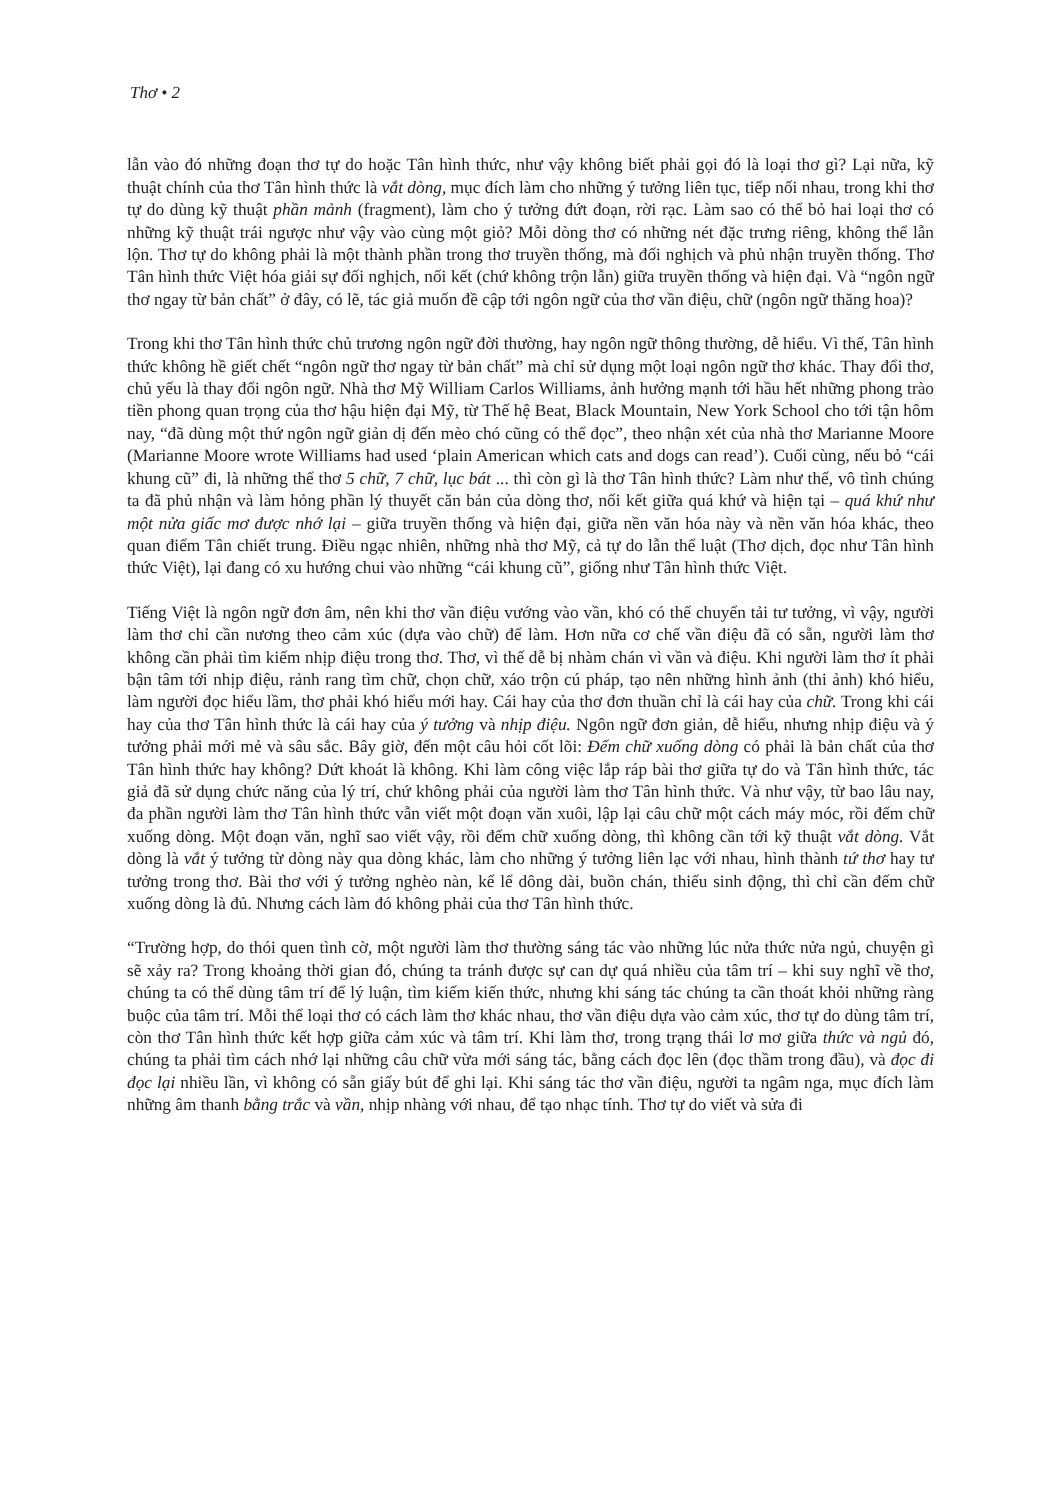Thơ • 2
lẫn vào đó những đoạn thơ tự do hoặc Tân hình thức, như vậy không biết phải gọi đó là loại thơ gì? Lại nữa, kỹ thuật chính của thơ Tân hình thức là vắt dòng, mục đích làm cho những ý tưởng liên tục, tiếp nối nhau, trong khi thơ tự do dùng kỹ thuật phần mảnh (fragment), làm cho ý tưởng đứt đoạn, rời rạc. Làm sao có thể bỏ hai loại thơ có những kỹ thuật trái ngược như vậy vào cùng một giỏ? Mỗi dòng thơ có những nét đặc trưng riêng, không thể lẫn lộn. Thơ tự do không phải là một thành phần trong thơ truyền thống, mà đối nghịch và phủ nhận truyền thống. Thơ Tân hình thức Việt hóa giải sự đối nghịch, nối kết (chứ không trộn lẫn) giữa truyền thống và hiện đại. Và “ngôn ngữ thơ ngay từ bản chất” ở đây, có lẽ, tác giả muốn đề cập tới ngôn ngữ của thơ vần điệu, chữ (ngôn ngữ thăng hoa)?
Trong khi thơ Tân hình thức chủ trương ngôn ngữ đời thường, hay ngôn ngữ thông thường, dễ hiểu. Vì thế, Tân hình thức không hề giết chết “ngôn ngữ thơ ngay từ bản chất” mà chỉ sử dụng một loại ngôn ngữ thơ khác. Thay đổi thơ, chủ yếu là thay đổi ngôn ngữ. Nhà thơ Mỹ William Carlos Williams, ảnh hưởng mạnh tới hầu hết những phong trào tiền phong quan trọng của thơ hậu hiện đại Mỹ, từ Thế hệ Beat, Black Mountain, New York School cho tới tận hôm nay, “đã dùng một thứ ngôn ngữ giản dị đến mèo chó cũng có thể đọc”, theo nhận xét của nhà thơ Marianne Moore (Marianne Moore wrote Williams had used ‘plain American which cats and dogs can read’). Cuối cùng, nếu bỏ “cái khung cũ” đi, là những thể thơ 5 chữ, 7 chữ, lục bát ... thì còn gì là thơ Tân hình thức? Làm như thế, vô tình chúng ta đã phủ nhận và làm hỏng phần lý thuyết căn bản của dòng thơ, nối kết giữa quá khứ và hiện tại – quá khứ như một nửa giấc mơ được nhớ lại – giữa truyền thống và hiện đại, giữa nền văn hóa này và nền văn hóa khác, theo quan điểm Tân chiết trung. Điều ngạc nhiên, những nhà thơ Mỹ, cả tự do lẫn thể luật (Thơ dịch, đọc như Tân hình thức Việt), lại đang có xu hướng chui vào những “cái khung cũ”, giống như Tân hình thức Việt.
Tiếng Việt là ngôn ngữ đơn âm, nên khi thơ vần điệu vướng vào vần, khó có thể chuyển tải tư tưởng, vì vậy, người làm thơ chỉ cần nương theo cảm xúc (dựa vào chữ) để làm. Hơn nữa cơ chế vần điệu đã có sẵn, người làm thơ không cần phải tìm kiếm nhịp điệu trong thơ. Thơ, vì thế dễ bị nhàm chán vì vần và điệu. Khi người làm thơ ít phải bận tâm tới nhịp điệu, rảnh rang tìm chữ, chọn chữ, xáo trộn cú pháp, tạo nên những hình ảnh (thi ảnh) khó hiểu, làm người đọc hiểu lầm, thơ phải khó hiểu mới hay. Cái hay của thơ đơn thuần chỉ là cái hay của chữ. Trong khi cái hay của thơ Tân hình thức là cái hay của ý tưởng và nhịp điệu. Ngôn ngữ đơn giản, dễ hiểu, nhưng nhịp điệu và ý tưởng phải mới mẻ và sâu sắc. Bây giờ, đến một câu hỏi cốt lõi: Đếm chữ xuống dòng có phải là bản chất của thơ Tân hình thức hay không? Dứt khoát là không. Khi làm công việc lắp ráp bài thơ giữa tự do và Tân hình thức, tác giả đã sử dụng chức năng của lý trí, chứ không phải của người làm thơ Tân hình thức. Và như vậy, từ bao lâu nay, đa phần người làm thơ Tân hình thức vẫn viết một đoạn văn xuôi, lập lại câu chữ một cách máy móc, rồi đếm chữ xuống dòng. Một đoạn văn, nghĩ sao viết vậy, rồi đếm chữ xuống dòng, thì không cần tới kỹ thuật vắt dòng. Vắt dòng là vắt ý tưởng từ dòng này qua dòng khác, làm cho những ý tưởng liên lạc với nhau, hình thành tứ thơ hay tư tưởng trong thơ. Bài thơ với ý tưởng nghèo nàn, kể lể dông dài, buồn chán, thiếu sinh động, thì chỉ cần đếm chữ xuống dòng là đủ. Nhưng cách làm đó không phải của thơ Tân hình thức.
“Trường hợp, do thói quen tình cờ, một người làm thơ thường sáng tác vào những lúc nửa thức nửa ngủ, chuyện gì sẽ xảy ra? Trong khoảng thời gian đó, chúng ta tránh được sự can dự quá nhiều của tâm trí – khi suy nghĩ về thơ, chúng ta có thể dùng tâm trí để lý luận, tìm kiếm kiến thức, nhưng khi sáng tác chúng ta cần thoát khỏi những ràng buộc của tâm trí. Mỗi thể loại thơ có cách làm thơ khác nhau, thơ vần điệu dựa vào cảm xúc, thơ tự do dùng tâm trí, còn thơ Tân hình thức kết hợp giữa cảm xúc và tâm trí. Khi làm thơ, trong trạng thái lơ mơ giữa thức và ngủ đó, chúng ta phải tìm cách nhớ lại những câu chữ vừa mới sáng tác, bằng cách đọc lên (đọc thầm trong đầu), và đọc đi đọc lại nhiều lần, vì không có sẵn giấy bút để ghi lại. Khi sáng tác thơ vần điệu, người ta ngâm nga, mục đích làm những âm thanh bằng trắc và vần, nhịp nhàng với nhau, để tạo nhạc tính. Thơ tự do viết và sửa đi